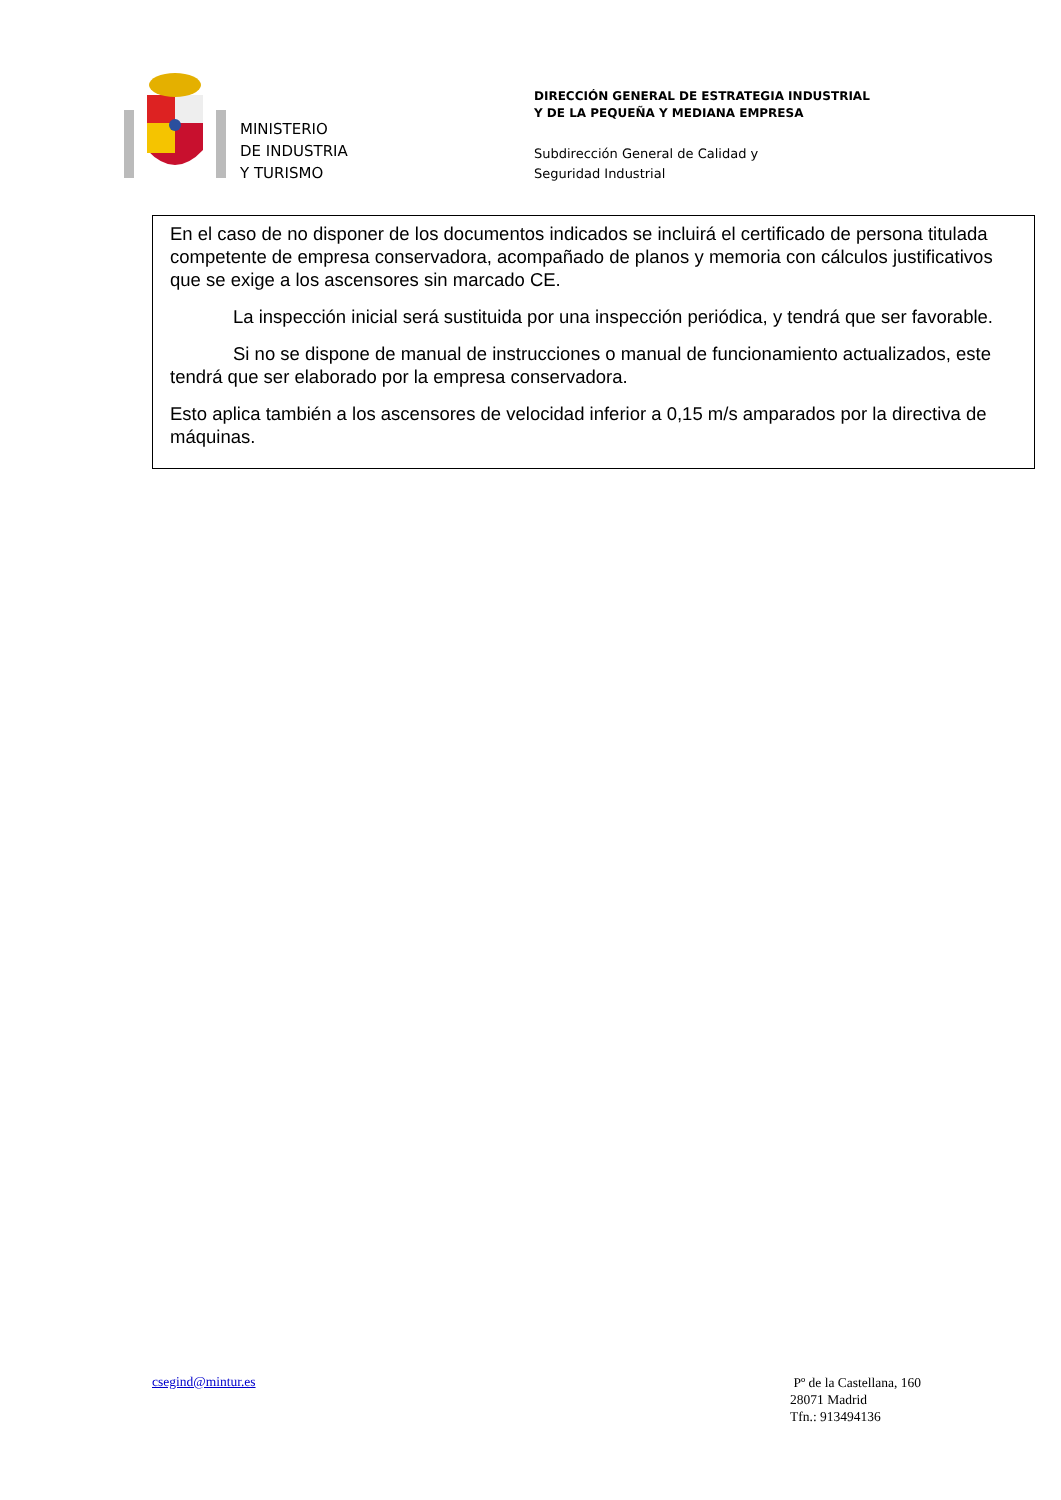MINISTERIO
DE INDUSTRIA
Y TURISMO
DIRECCIÓN GENERAL DE ESTRATEGIA INDUSTRIAL
Y DE LA PEQUEÑA Y MEDIANA EMPRESA
Subdirección General de Calidad y
Seguridad Industrial
En el caso de no disponer de los documentos indicados se incluirá el certificado de persona titulada competente de empresa conservadora, acompañado de planos y memoria con cálculos justificativos que se exige a los ascensores sin marcado CE.
La inspección inicial será sustituida por una inspección periódica, y tendrá que ser favorable.
Si no se dispone de manual de instrucciones o manual de funcionamiento actualizados, este tendrá que ser elaborado por la empresa conservadora.
Esto aplica también a los ascensores de velocidad inferior a 0,15 m/s amparados por la directiva de máquinas.
csegind@mintur.es
Pº de la Castellana, 160
28071 Madrid
Tfn.: 913494136